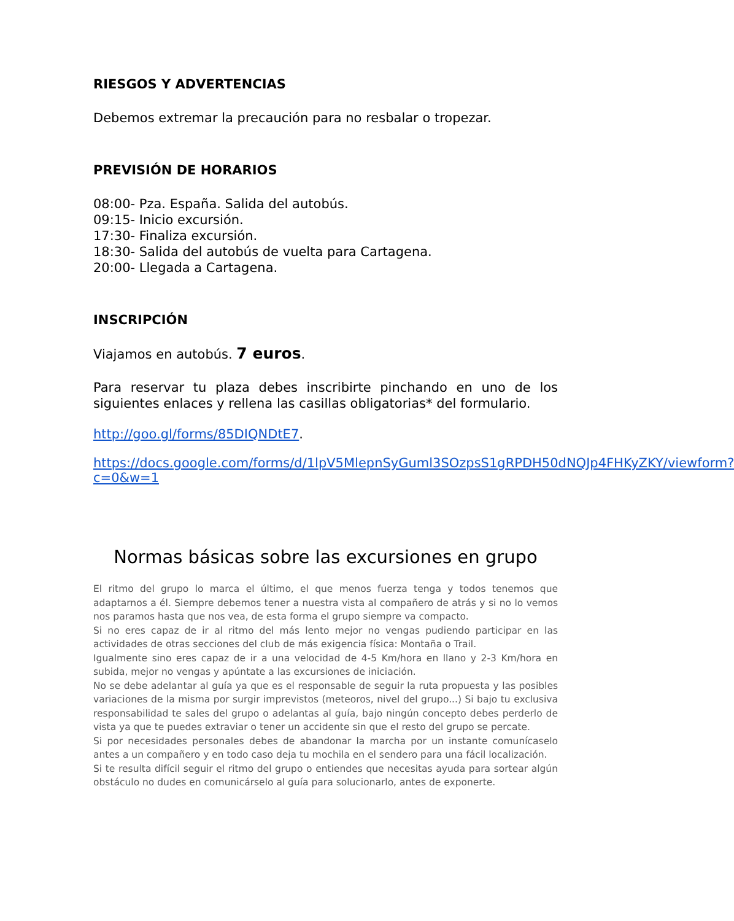RIESGOS Y ADVERTENCIAS
Debemos extremar la precaución para no resbalar o tropezar.
PREVISIÓN DE HORARIOS
08:00- Pza. España. Salida del autobús.
09:15- Inicio excursión.
17:30- Finaliza excursión.
18:30- Salida del autobús de vuelta para Cartagena.
20:00- Llegada a Cartagena.
INSCRIPCIÓN
Viajamos en autobús. 7 euros.
Para reservar tu plaza debes inscribirte pinchando en uno de los siguientes enlaces y rellena las casillas obligatorias* del formulario.
http://goo.gl/forms/85DIQNDtE7.
https://docs.google.com/forms/d/1lpV5MlepnSyGuml3SOzpsS1gRPDH50dNQJp4FHKyZKY/viewform?c=0&w=1
Normas básicas sobre las excursiones en grupo
El ritmo del grupo lo marca el último, el que menos fuerza tenga y todos tenemos que adaptarnos a él. Siempre debemos tener a nuestra vista al compañero de atrás y si no lo vemos nos paramos hasta que nos vea, de esta forma el grupo siempre va compacto.
Si no eres capaz de ir al ritmo del más lento mejor no vengas pudiendo participar en las actividades de otras secciones del club de más exigencia física: Montaña o Trail.
Igualmente sino eres capaz de ir a una velocidad de 4-5 Km/hora en llano y 2-3 Km/hora en subida, mejor no vengas y apúntate a las excursiones de iniciación.
No se debe adelantar al guía ya que es el responsable de seguir la ruta propuesta y las posibles variaciones de la misma por surgir imprevistos (meteoros, nivel del grupo...) Si bajo tu exclusiva responsabilidad te sales del grupo o adelantas al guía, bajo ningún concepto debes perderlo de vista ya que te puedes extraviar o tener un accidente sin que el resto del grupo se percate.
Si por necesidades personales debes de abandonar la marcha por un instante comunícaselo antes a un compañero y en todo caso deja tu mochila en el sendero para una fácil localización.
Si te resulta difícil seguir el ritmo del grupo o entiendes que necesitas ayuda para sortear algún obstáculo no dudes en comunicárselo al guía para solucionarlo, antes de exponerte.